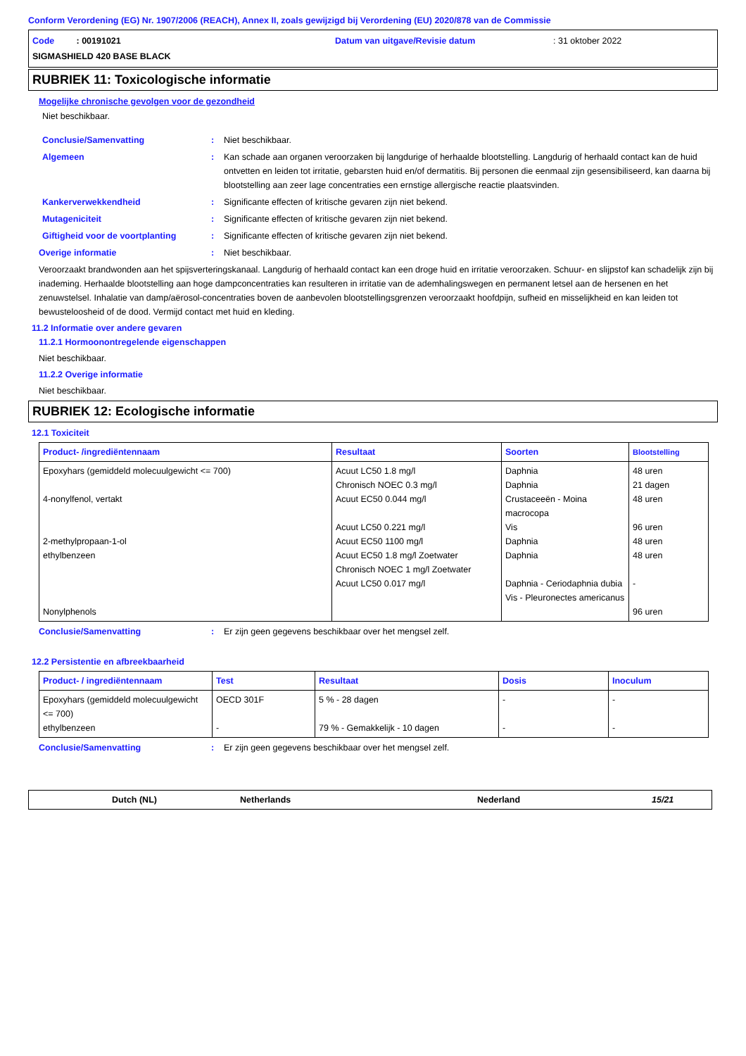Conform Verordening (EG) Nr. 1907/2006 (REACH), Annex II, zoals gewijzigd bij Verordening (EU) 2020/878 van de Commissie
Code : 00191021 Datum van uitgave/Revisie datum: 31 oktober 2022
SIGMASHIELD 420 BASE BLACK
RUBRIEK 11: Toxicologische informatie
Mogelijke chronische gevolgen voor de gezondheid
Niet beschikbaar.
Conclusie/Samenvatting: Niet beschikbaar.
Algemeen: Kan schade aan organen veroorzaken bij langdurige of herhaalde blootstelling. Langdurig of herhaald contact kan de huid ontvetten en leiden tot irritatie, gebarsten huid en/of dermatitis. Bij personen die eenmaal zijn gesensibiliseerd, kan daarna bij blootstelling aan zeer lage concentraties een ernstige allergische reactie plaatsvinden.
Kankerverwekkendheid: Significante effecten of kritische gevaren zijn niet bekend.
Mutageniciteit: Significante effecten of kritische gevaren zijn niet bekend.
Giftigheid voor de voortplanting: Significante effecten of kritische gevaren zijn niet bekend.
Overige informatie: Niet beschikbaar.
Veroorzaakt brandwonden aan het spijsverteringskanaal. Langdurig of herhaald contact kan een droge huid en irritatie veroorzaken. Schuur- en slijpstof kan schadelijk zijn bij inademing. Herhaalde blootstelling aan hoge dampconcentraties kan resulteren in irritatie van de ademhalingswegen en permanent letsel aan de hersenen en het zenuwstelsel. Inhalatie van damp/aërosol-concentraties boven de aanbevolen blootstellingsgrenzen veroorzaakt hoofdpijn, sufheid en misselijkheid en kan leiden tot bewusteloosheid of de dood. Vermijd contact met huid en kleding.
11.2 Informatie over andere gevaren
11.2.1 Hormoonontregelende eigenschappen
Niet beschikbaar.
11.2.2 Overige informatie
Niet beschikbaar.
RUBRIEK 12: Ecologische informatie
12.1 Toxiciteit
| Product- /ingrediëntennaam | Resultaat | Soorten | Blootstelling |
| --- | --- | --- | --- |
| Epoxyhars (gemiddeld molecuulgewicht <= 700) 4-nonylfenol, vertakt 2-methylpropaan-1-ol ethylbenzeen Nonylphenols | Acuut LC50 1.8 mg/l Chronisch NOEC 0.3 mg/l Acuut EC50 0.044 mg/l Acuut LC50 0.221 mg/l Acuut EC50 1100 mg/l Acuut EC50 1.8 mg/l Zoetwater Chronisch NOEC 1 mg/l Zoetwater Acuut LC50 0.017 mg/l | Daphnia Daphnia Crustaceeën - Moina macrocopa Vis Daphnia Daphnia Daphnia - Ceriodaphnia dubia Vis - Pleuronectes americanus | 48 uren 21 dagen 48 uren 96 uren 48 uren 48 uren - 96 uren |
Conclusie/Samenvatting: Er zijn geen gegevens beschikbaar over het mengsel zelf.
12.2 Persistentie en afbreekbaarheid
| Product- / ingrediëntennaam | Test | Resultaat | Dosis | Inoculum |
| --- | --- | --- | --- | --- |
| Epoxyhars (gemiddeld molecuulgewicht <= 700) ethylbenzeen | OECD 301F - | 5 % - 28 dagen 79 % - Gemakkelijk - 10 dagen | - - | - - |
Conclusie/Samenvatting: Er zijn geen gegevens beschikbaar over het mengsel zelf.
Dutch (NL) Netherlands Nederland 15/21